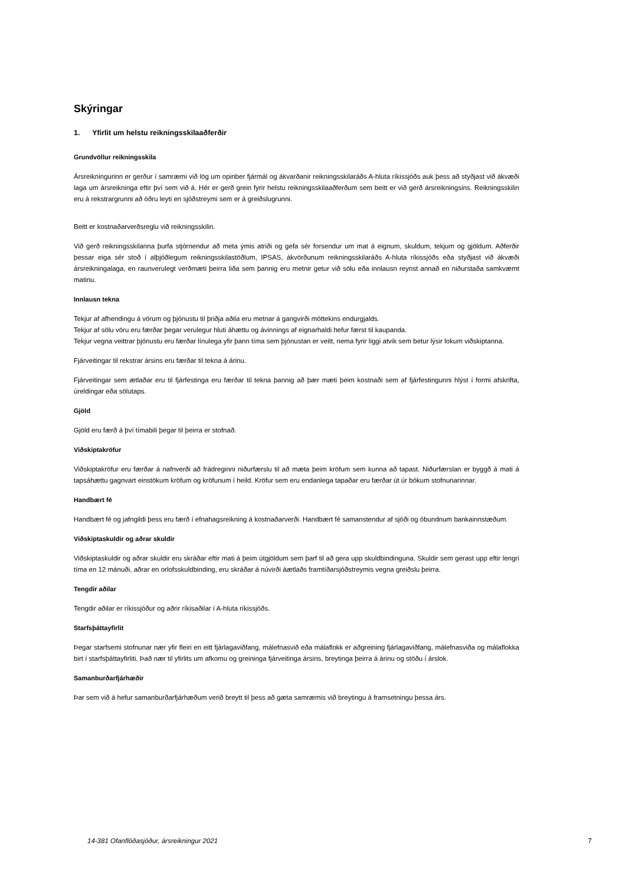Skýringar
1. Yfirlit um helstu reikningsskilaaðferðir
Grundvöllur reikningsskila
Ársreikningurinn er gerður í samræmi við lög um opinber fjármál og ákvarðanir reikningsskilaráðs A-hluta ríkissjóðs auk þess að styðjast við ákvæði laga um ársreikninga eftir því sem við á. Hér er gerð grein fyrir helstu reikningsskilaaðferðum sem beitt er við gerð ársreikningsins. Reikningsskilin eru á rekstrargrunni að öðru leyti en sjóðstreymi sem er á greiðslugrunni.
Beitt er kostnaðarverðsreglu við reikningsskilin.
Við gerð reikningsskilanna þurfa stjórnendur að meta ýmis atriði og gefa sér forsendur um mat á eignum, skuldum, tekjum og gjöldum. Aðferðir þessar eiga sér stoð í alþjóðlegum reikningsskilastöðlum, IPSAS, ákvörðunum reikningsskilaráðs A-hluta ríkissjóðs eða styðjast við ákvæði ársreikningalaga, en raunverulegt verðmæti þeirra liða sem þannig eru metnir getur við sölu eða innlausn reynst annað en niðurstaða samkvæmt matinu.
Innlausn tekna
Tekjur af afhendingu á vörum og þjónustu til þriðja aðila eru metnar á gangvirði móttekins endurgjalds.
Tekjur af sölu vöru eru færðar þegar verulegur hluti áhættu og ávinnings af eignarhaldi hefur færst til kaupanda.
Tekjur vegna veittrar þjónustu eru færðar línulega yfir þann tíma sem þjónustan er veitt, nema fyrir liggi atvik sem betur lýsir lokum viðskiptanna.
Fjárveitingar til rekstrar ársins eru færðar til tekna á árinu.
Fjárveitingar sem ætlaðar eru til fjárfestinga eru færðar til tekna þannig að þær mæti þeim kostnaði sem af fjárfestingunni hlýst í formi afskrifta, úreldingar eða sölutaps.
Gjöld
Gjöld eru færð á því tímabili þegar til þeirra er stofnað.
Viðskiptakröfur
Viðskiptakröfur eru færðar á nafnverði að frádreginni niðurfærslu til að mæta þeim kröfum sem kunna að tapast. Niðurfærslan er byggð á mati á tapsáhættu gagnvart einstökum kröfum og kröfunum í heild. Kröfur sem eru endanlega tapaðar eru færðar út úr bókum stofnunarinnar.
Handbært fé
Handbært fé og jafngildi þess eru færð í efnahagsreikning á kostnaðarverði. Handbært fé samanstendur af sjóði og óbundnum bankainnstæðum.
Viðskiptaskuldir og aðrar skuldir
Viðskiptaskuldir og aðrar skuldir eru skráðar eftir mati á þeim útgjöldum sem þarf til að gera upp skuldbindinguna. Skuldir sem gerast upp eftir lengri tíma en 12 mánuði, aðrar en orlofsskuldbinding, eru skráðar á núvirði áætlaðs framtíðarsjóðstreymis vegna greiðslu þeirra.
Tengdir aðilar
Tengdir aðilar er ríkissjóður og aðrir ríkisaðilar í A-hluta ríkissjóðs.
Starfsþáttayfirlit
Þegar starfsemi stofnunar nær yfir fleiri en eitt fjárlagaviðfang, málefnasvið eða málaflokk er aðgreining fjárlagaviðfang, málefnasviða og málaflokka birt í starfsþáttayfirliti. Það nær til yfirlits um afkomu og greininga fjárveitinga ársins, breytinga þeirra á árinu og stöðu í árslok.
Samanburðarfjárhæðir
Þar sem við á hefur samanburðarfjárhæðum verið breytt til þess að gæta samræmis við breytingu á framsetningu þessa árs.
14-381 Ofanflóðasjóður, ársreikningur 2021 7